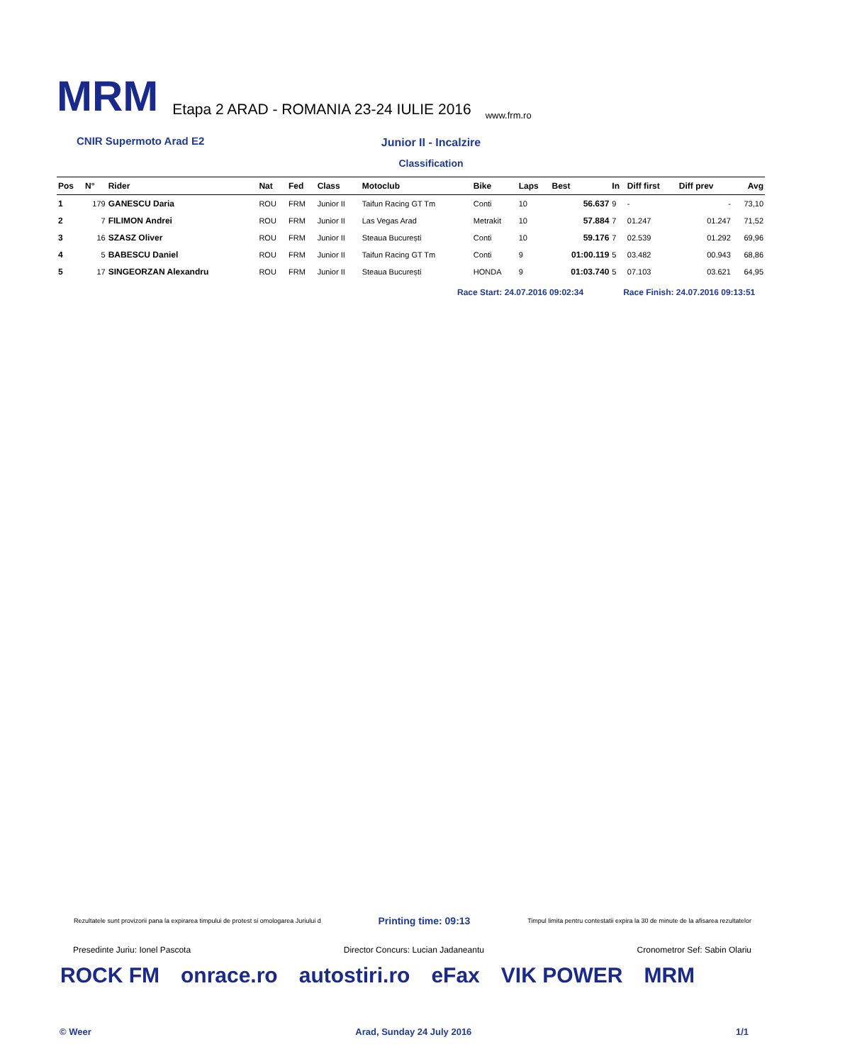MRM Etapa 2 ARAD - ROMANIA 23-24 IULIE 2016 www.frm.ro
CNIR Supermoto Arad E2
Junior II - Incalzire
Classification
| Pos | N° | Rider | Nat | Fed | Class | Motoclub | Bike | Laps | Best | In | Diff first | Diff prev | Avg |
| --- | --- | --- | --- | --- | --- | --- | --- | --- | --- | --- | --- | --- | --- |
| 1 | 179 | GANESCU Daria | ROU | FRM | Junior II | Taifun Racing GT Tm | Conti | 10 | 56.637 | 9 | - | - | 73,10 |
| 2 | 7 | FILIMON Andrei | ROU | FRM | Junior II | Las Vegas Arad | Metrakit | 10 | 57.884 | 7 | 01.247 | 01.247 | 71,52 |
| 3 | 16 | SZASZ Oliver | ROU | FRM | Junior II | Steaua București | Conti | 10 | 59.176 | 7 | 02.539 | 01.292 | 69,96 |
| 4 | 5 | BABESCU Daniel | ROU | FRM | Junior II | Taifun Racing GT Tm | Conti | 9 | 01:00.119 | 5 | 03.482 | 00.943 | 68,86 |
| 5 | 17 | SINGEORZAN Alexandru | ROU | FRM | Junior II | Steaua București | HONDA | 9 | 01:03.740 | 5 | 07.103 | 03.621 | 64,95 |
Race Start: 24.07.2016 09:02:34 Race Finish: 24.07.2016 09:13:51
Rezultatele sunt provizorii pana la expirarea timpului de protest si omologarea Juriului d Printing time: 09:13 Timpul limita pentru contestatii expira la 30 de minute de la afisarea rezultatelor
Presedinte Juriu: Ionel Pascota Director Concurs: Lucian Jadaneantu Cronometror Sef: Sabin Olariu
ROCK FM onrace.ro autostiri.ro eFax VIK POWER MRM
© Weer Arad, Sunday 24 July 2016 1/1